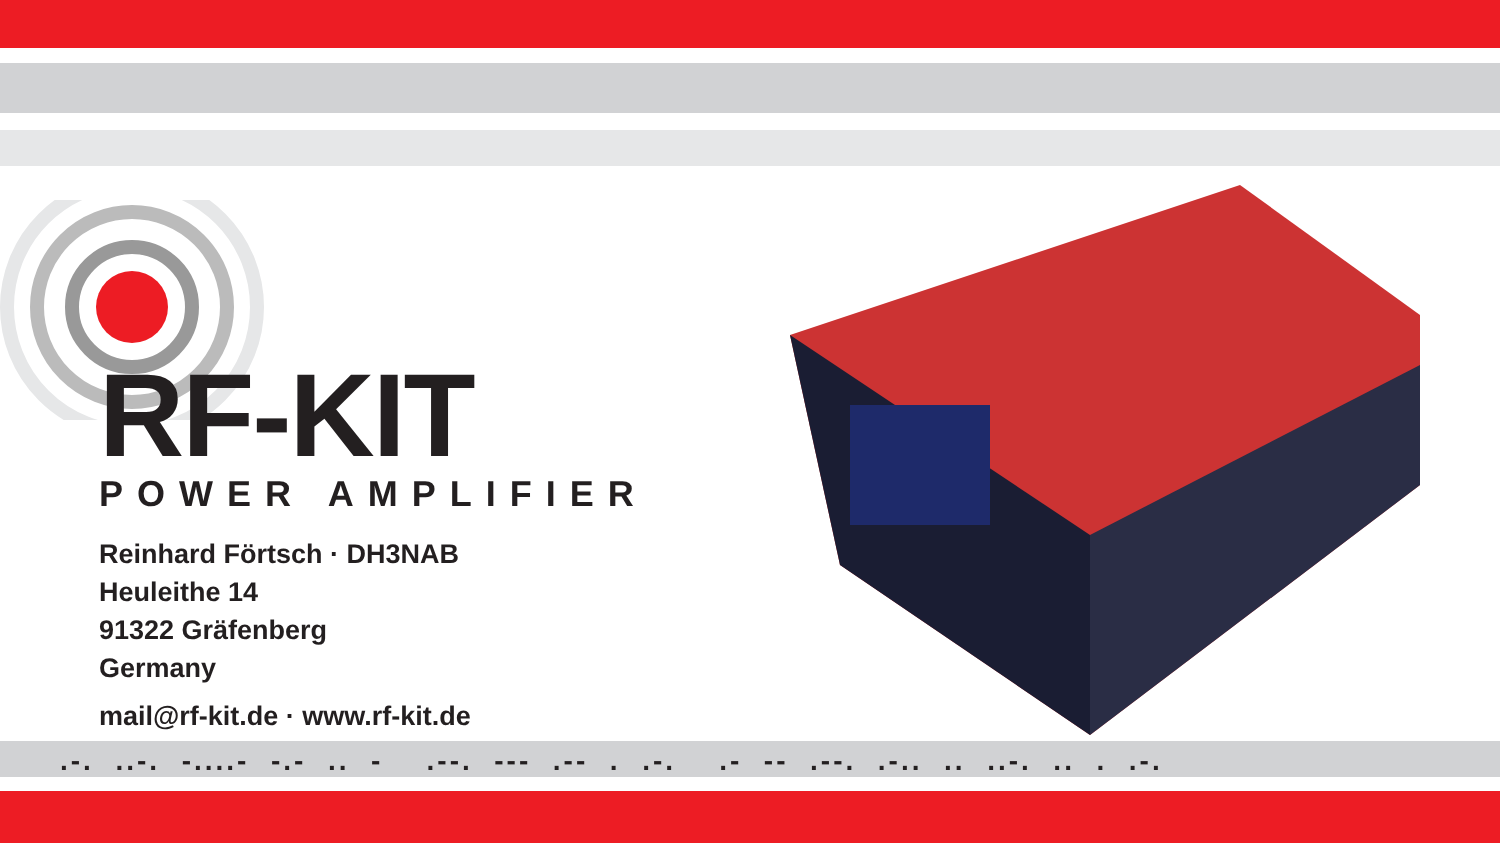RF-KIT
POWER AMPLIFIER
Reinhard Förtsch · DH3NAB
Heuleithe 14
91322 Gräfenberg
Germany
mail@rf-kit.de · www.rf-kit.de
.-. ..-. -....- -.- .. - .--. --- .-- . .-. .- -- .--. .-.. .. ..-. .. . .-.